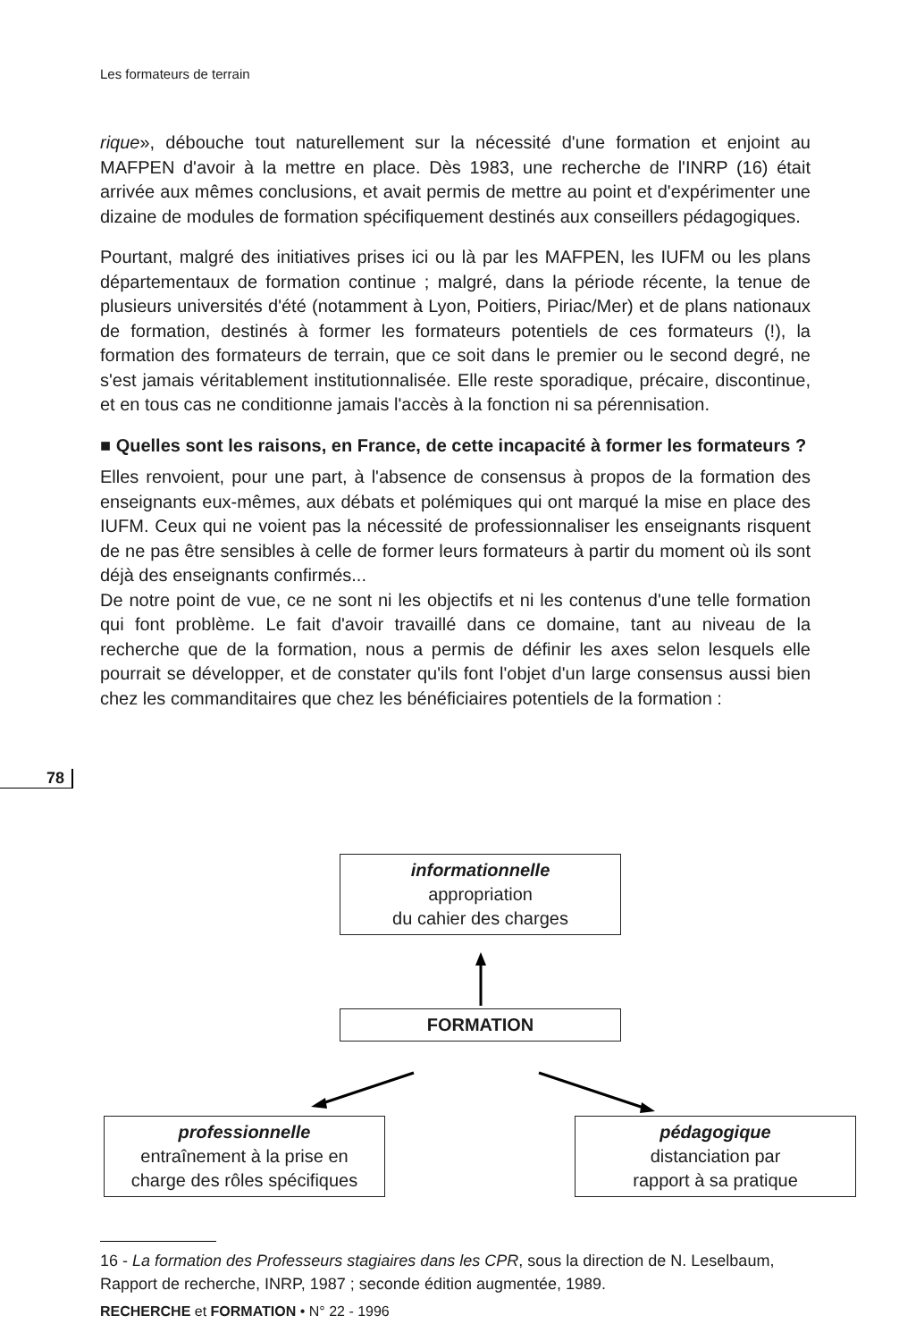Les formateurs de terrain
rique», débouche tout naturellement sur la nécessité d'une formation et enjoint au MAFPEN d'avoir à la mettre en place. Dès 1983, une recherche de l'INRP (16) était arrivée aux mêmes conclusions, et avait permis de mettre au point et d'expérimenter une dizaine de modules de formation spécifiquement destinés aux conseillers pédagogiques.
Pourtant, malgré des initiatives prises ici ou là par les MAFPEN, les IUFM ou les plans départementaux de formation continue ; malgré, dans la période récente, la tenue de plusieurs universités d'été (notamment à Lyon, Poitiers, Piriac/Mer) et de plans nationaux de formation, destinés à former les formateurs potentiels de ces formateurs (!), la formation des formateurs de terrain, que ce soit dans le premier ou le second degré, ne s'est jamais véritablement institutionnalisée. Elle reste sporadique, précaire, discontinue, et en tous cas ne conditionne jamais l'accès à la fonction ni sa pérennisation.
■ Quelles sont les raisons, en France, de cette incapacité à former les formateurs ?
Elles renvoient, pour une part, à l'absence de consensus à propos de la formation des enseignants eux-mêmes, aux débats et polémiques qui ont marqué la mise en place des IUFM. Ceux qui ne voient pas la nécessité de professionnaliser les enseignants risquent de ne pas être sensibles à celle de former leurs formateurs à partir du moment où ils sont déjà des enseignants confirmés...
De notre point de vue, ce ne sont ni les objectifs et ni les contenus d'une telle formation qui font problème. Le fait d'avoir travaillé dans ce domaine, tant au niveau de la recherche que de la formation, nous a permis de définir les axes selon lesquels elle pourrait se développer, et de constater qu'ils font l'objet d'un large consensus aussi bien chez les commanditaires que chez les bénéficiaires potentiels de la formation :
78
informationnelle
appropriation
du cahier des charges
FORMATION
professionnelle
entraînement à la prise en
charge des rôles spécifiques
pédagogique
distanciation par
rapport à sa pratique
16 - La formation des Professeurs stagiaires dans les CPR, sous la direction de N. Leselbaum, Rapport de recherche, INRP, 1987 ; seconde édition augmentée, 1989.
RECHERCHE et FORMATION • N° 22 - 1996